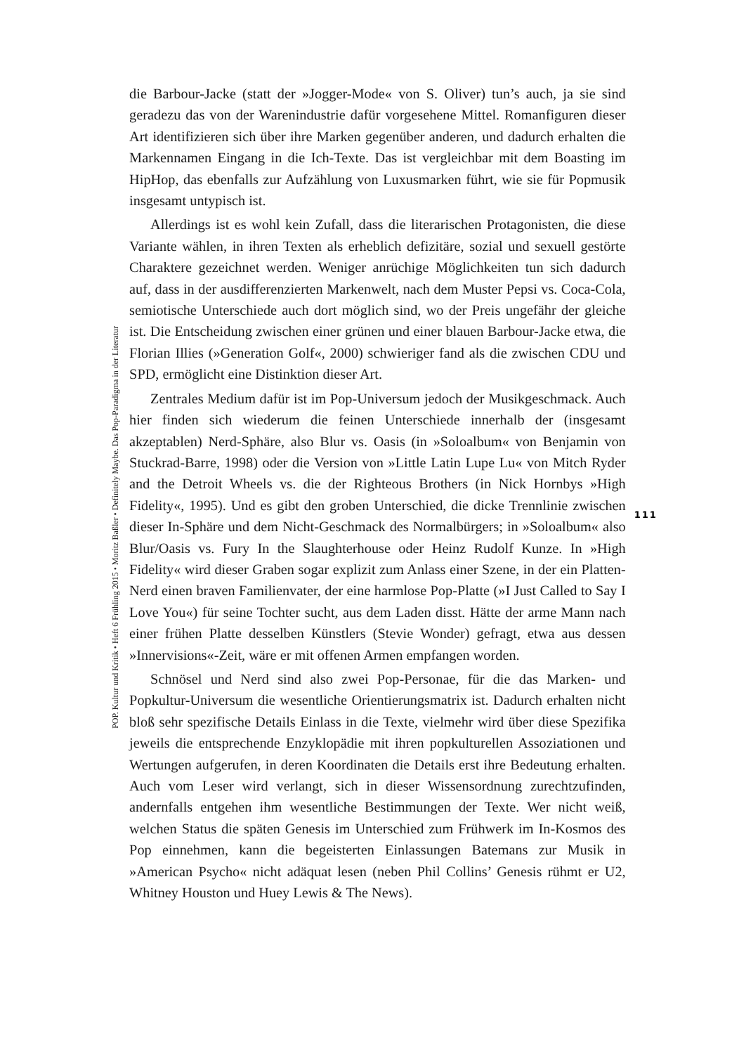POP. Kultur und Kritik • Heft 6 Frühling 2015 • Moritz Baßler • Definitely Maybe. Das Pop-Paradigma in der Literatur
die Barbour-Jacke (statt der »Jogger-Mode« von S. Oliver) tun’s auch, ja sie sind geradezu das von der Warenindustrie dafür vorgesehene Mittel. Romanfiguren dieser Art identifizieren sich über ihre Marken gegenüber anderen, und dadurch erhalten die Markennamen Eingang in die Ich-Texte. Das ist vergleichbar mit dem Boasting im HipHop, das ebenfalls zur Aufzählung von Luxusmarken führt, wie sie für Popmusik insgesamt untypisch ist.
Allerdings ist es wohl kein Zufall, dass die literarischen Protagonisten, die diese Variante wählen, in ihren Texten als erheblich defizitäre, sozial und sexuell gestörte Charaktere gezeichnet werden. Weniger anrüchige Möglichkeiten tun sich dadurch auf, dass in der ausdifferenzierten Markenwelt, nach dem Muster Pepsi vs. Coca-Cola, semiotische Unterschiede auch dort möglich sind, wo der Preis ungefähr der gleiche ist. Die Entscheidung zwischen einer grünen und einer blauen Barbour-Jacke etwa, die Florian Illies (»Generation Golf«, 2000) schwieriger fand als die zwischen CDU und SPD, ermöglicht eine Distinktion dieser Art.
Zentrales Medium dafür ist im Pop-Universum jedoch der Musikgeschmack. Auch hier finden sich wiederum die feinen Unterschiede innerhalb der (insgesamt akzeptablen) Nerd-Sphäre, also Blur vs. Oasis (in »Soloalbum« von Benjamin von Stuckrad-Barre, 1998) oder die Version von »Little Latin Lupe Lu« von Mitch Ryder and the Detroit Wheels vs. die der Righteous Brothers (in Nick Hornbys »High Fidelity«, 1995). Und es gibt den groben Unterschied, die dicke Trennlinie zwischen dieser In-Sphäre und dem Nicht-Geschmack des Normalbürgers; in »Soloalbum« also Blur/Oasis vs. Fury In the Slaughterhouse oder Heinz Rudolf Kunze. In »High Fidelity« wird dieser Graben sogar explizit zum Anlass einer Szene, in der ein Platten-Nerd einen braven Familienvater, der eine harmlose Pop-Platte (»I Just Called to Say I Love You«) für seine Tochter sucht, aus dem Laden disst. Hätte der arme Mann nach einer frühen Platte desselben Künstlers (Stevie Wonder) gefragt, etwa aus dessen »Innervisions«-Zeit, wäre er mit offenen Armen empfangen worden.
Schnösel und Nerd sind also zwei Pop-Personae, für die das Marken- und Popkultur-Universum die wesentliche Orientierungsmatrix ist. Dadurch erhalten nicht bloß sehr spezifische Details Einlass in die Texte, vielmehr wird über diese Spezifika jeweils die entsprechende Enzyklopädie mit ihren popkulturellen Assoziationen und Wertungen aufgerufen, in deren Koordinaten die Details erst ihre Bedeutung erhalten. Auch vom Leser wird verlangt, sich in dieser Wissensordnung zurechtzufinden, andernfalls entgehen ihm wesentliche Bestimmungen der Texte. Wer nicht weiß, welchen Status die späten Genesis im Unterschied zum Frühwerk im In-Kosmos des Pop einnehmen, kann die begeisterten Einlassungen Batemans zur Musik in »American Psycho« nicht adäquat lesen (neben Phil Collins’ Genesis rühmt er U2, Whitney Houston und Huey Lewis & The News).
111